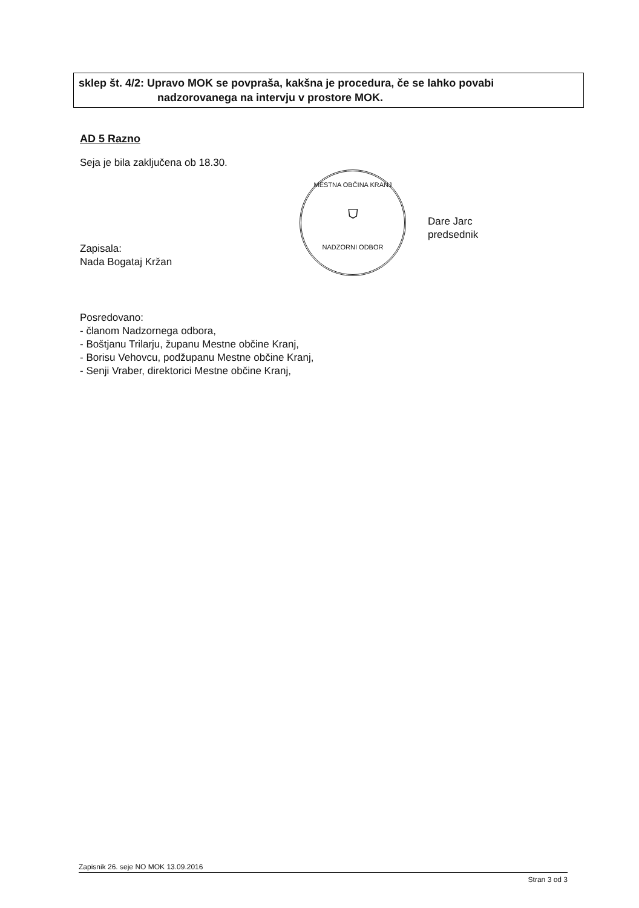sklep št. 4/2: Upravo MOK se povpraša, kakšna je procedura, če se lahko povabi
nadzorovanega na intervju v prostore MOK.
AD 5 Razno
Seja je bila zaključena ob 18.30.
Zapisala:
Nada Bogataj Kržan
Posredovano:
- članom Nadzornega odbora,
- Boštjanu Trilarju, županu Mestne občine Kranj,
- Borisu Vehovcu, podžupanu Mestne občine Kranj,
- Senji Vraber, direktorici Mestne občine Kranj,
MESTNA OBČINA KRANJ
⛉
NADZORNI ODBOR
Dare Jarc
predsednik
Zapisnik 26. seje NO MOK 13.09.2016
Stran 3 od 3